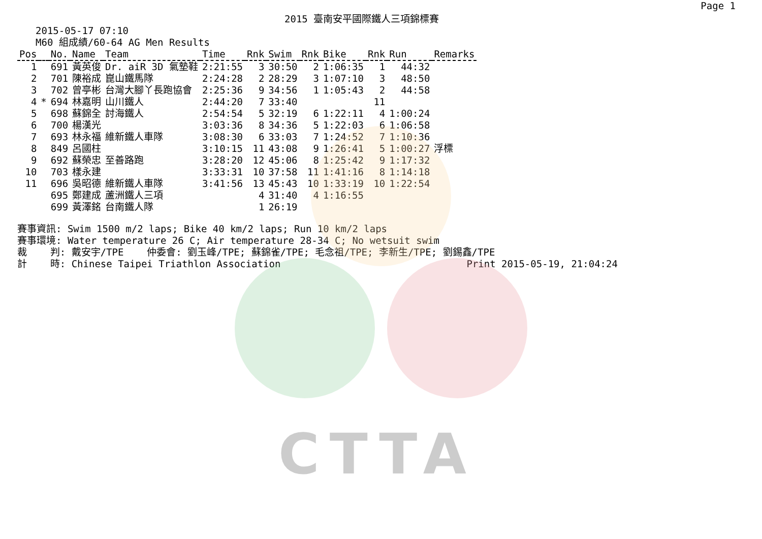CTTA
2015 臺南安平國際鐵人三項錦標賽 Page 1
2015-05-17 07:10
M60 組成績/60-64 AG Men Results
| Pos | | No. | Name | Team | Time | Rnk | Swim | Rnk | Bike | Rnk | Run | Remarks |
| --- | --- | --- | --- | --- | --- | --- | --- | --- | --- | --- | --- | --- |
| 1 | | 691 | 黃英俊 | Dr. aiR 3D 氣墊鞋 | 2:21:55 | 3 | 30:50 | 2 | 1:06:35 | 1 | 44:32 | |
| 2 | | 701 | 陳裕成 | 崑山鐵馬隊 | 2:24:28 | 2 | 28:29 | 3 | 1:07:10 | 3 | 48:50 | |
| 3 | | 702 | 曾亭彬 | 台灣大腳丫長跑協會 | 2:25:36 | 9 | 34:56 | 1 | 1:05:43 | 2 | 44:58 | |
| 4 | * | 694 | 林嘉明 | 山川鐵人 | 2:44:20 | 7 | 33:40 | | | 11 | | |
| 5 | | 698 | 蘇錦全 | 討海鐵人 | 2:54:54 | 5 | 32:19 | 6 | 1:22:11 | 4 | 1:00:24 | |
| 6 | | 700 | 楊漢光 | | 3:03:36 | 8 | 34:36 | 5 | 1:22:03 | 6 | 1:06:58 | |
| 7 | | 693 | 林永福 | 維新鐵人車隊 | 3:08:30 | 6 | 33:03 | 7 | 1:24:52 | 7 | 1:10:36 | |
| 8 | | 849 | 呂國柱 | | 3:10:15 | 11 | 43:08 | 9 | 1:26:41 | 5 | 1:00:27 | 浮標 |
| 9 | | 692 | 蘇榮忠 | 至善路跑 | 3:28:20 | 12 | 45:06 | 8 | 1:25:42 | 9 | 1:17:32 | |
| 10 | | 703 | 樣永建 | | 3:33:31 | 10 | 37:58 | 11 | 1:41:16 | 8 | 1:14:18 | |
| 11 | | 696 | 吳昭德 | 維新鐵人車隊 | 3:41:56 | 13 | 45:43 | 10 | 1:33:19 | 10 | 1:22:54 | |
| | | 695 | 鄭建成 | 蘆洲鐵人三項 | | 4 | 31:40 | 4 | 1:16:55 | | | |
| | | 699 | 黃澤銘 | 台南鐵人隊 | | 1 | 26:19 | | | | | |
賽事資訊: Swim 1500 m/2 laps; Bike 40 km/2 laps; Run 10 km/2 laps 賽事環境: Water temperature 26 C; Air temperature 28-34 C; No wetsuit swim 裁 判: 戴安宇/TPE 仲委會: 劉玉峰/TPE; 蘇錦雀/TPE; 毛念祖/TPE; 李新生/TPE; 劉錫鑫/TPE 計 時: Chinese Taipei Triathlon Association Print 2015-05-19, 21:04:24